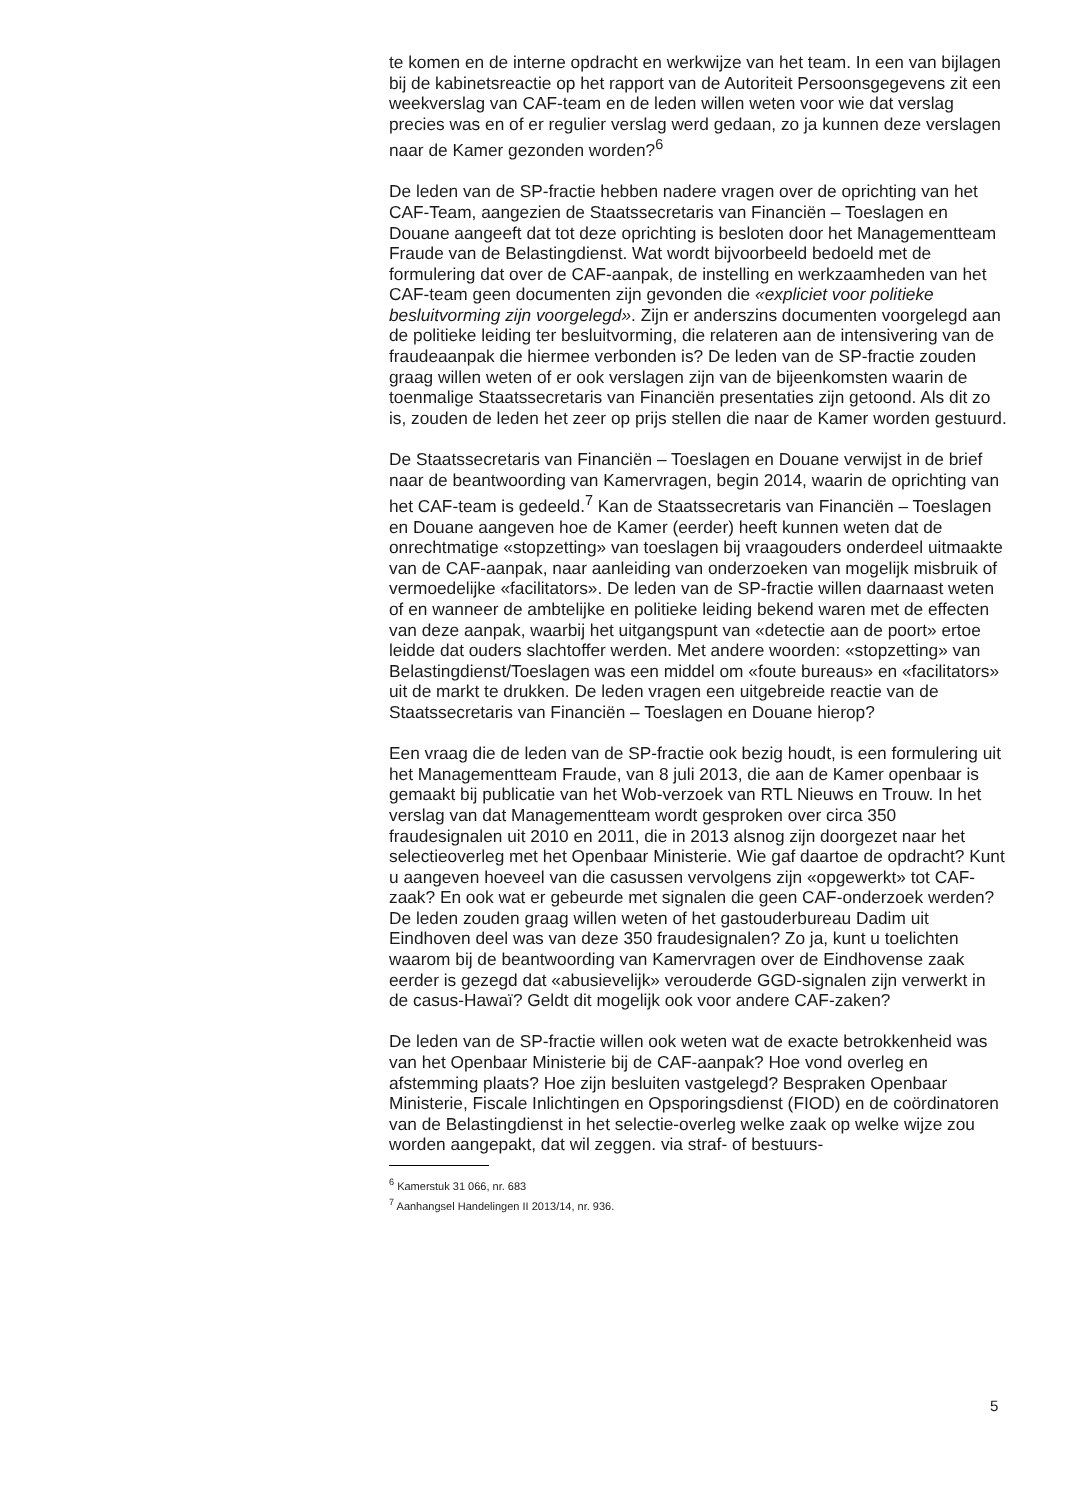te komen en de interne opdracht en werkwijze van het team. In een van bijlagen bij de kabinetsreactie op het rapport van de Autoriteit Persoons­gegevens zit een weekverslag van CAF-team en de leden willen weten voor wie dat verslag precies was en of er regulier verslag werd gedaan, zo ja kunnen deze verslagen naar de Kamer gezonden worden?<sup>6</sup>
De leden van de SP-fractie hebben nadere vragen over de oprichting van het CAF-Team, aangezien de Staatssecretaris van Financiën – Toeslagen en Douane aangeeft dat tot deze oprichting is besloten door het Manage­mentteam Fraude van de Belastingdienst. Wat wordt bijvoorbeeld bedoeld met de formulering dat over de CAF-aanpak, de instelling en werkzaam­heden van het CAF-team geen documenten zijn gevonden die «expliciet voor politieke besluitvorming zijn voorgelegd». Zijn er anderszins documenten voorgelegd aan de politieke leiding ter besluitvorming, die relateren aan de intensivering van de fraudeaanpak die hiermee verbonden is? De leden van de SP-fractie zouden graag willen weten of er ook verslagen zijn van de bijeenkomsten waarin de toenmalige Staatsse­cretaris van Financiën presentaties zijn getoond. Als dit zo is, zouden de leden het zeer op prijs stellen die naar de Kamer worden gestuurd.
De Staatssecretaris van Financiën – Toeslagen en Douane verwijst in de brief naar de beantwoording van Kamervragen, begin 2014, waarin de oprichting van het CAF-team is gedeeld.<sup>7</sup> Kan de Staatssecretaris van Financiën – Toeslagen en Douane aangeven hoe de Kamer (eerder) heeft kunnen weten dat de onrechtmatige «stopzetting» van toeslagen bij vraagouders onderdeel uitmaakte van de CAF-aanpak, naar aanleiding van onderzoeken van mogelijk misbruik of vermoedelijke «facilitators». De leden van de SP-fractie willen daarnaast weten of en wanneer de ambtelijke en politieke leiding bekend waren met de effecten van deze aanpak, waarbij het uitgangspunt van «detectie aan de poort» ertoe leidde dat ouders slachtoffer werden. Met andere woorden: «stopzetting» van Belastingdienst/Toeslagen was een middel om «foute bureaus» en «facilitators» uit de markt te drukken. De leden vragen een uitgebreide reactie van de Staatssecretaris van Financiën – Toeslagen en Douane hierop?
Een vraag die de leden van de SP-fractie ook bezig houdt, is een formu­lering uit het Managementteam Fraude, van 8 juli 2013, die aan de Kamer openbaar is gemaakt bij publicatie van het Wob-verzoek van RTL Nieuws en Trouw. In het verslag van dat Managementteam wordt gesproken over circa 350 fraudesignalen uit 2010 en 2011, die in 2013 alsnog zijn doorgezet naar het selectieoverleg met het Openbaar Ministerie. Wie gaf daartoe de opdracht? Kunt u aangeven hoeveel van die casussen vervolgens zijn «opgewerkt» tot CAF-zaak? En ook wat er gebeurde met signalen die geen CAF-onderzoek werden? De leden zouden graag willen weten of het gastouderbureau Dadim uit Eindhoven deel was van deze 350 fraudesignalen? Zo ja, kunt u toelichten waarom bij de beantwoording van Kamervragen over de Eindhovense zaak eerder is gezegd dat «abusievelijk» verouderde GGD-signalen zijn verwerkt in de casus-Hawaï? Geldt dit mogelijk ook voor andere CAF-zaken?
De leden van de SP-fractie willen ook weten wat de exacte betrokkenheid was van het Openbaar Ministerie bij de CAF-aanpak? Hoe vond overleg en afstemming plaats? Hoe zijn besluiten vastgelegd? Bespraken Openbaar Ministerie, Fiscale Inlichtingen en Opsporingsdienst (FIOD) en de coör­dinatoren van de Belastingdienst in het selectie-overleg welke zaak op welke wijze zou worden aangepakt, dat wil zeggen. via straf- of bestuurs-
<sup>6</sup> Kamerstuk 31 066, nr. 683
<sup>7</sup> Aanhangsel Handelingen II 2013/14, nr. 936.
5